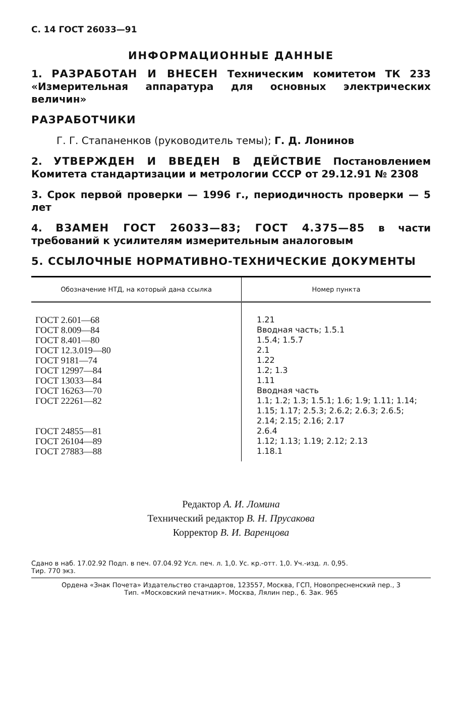С. 14 ГОСТ 26033—91
ИНФОРМАЦИОННЫЕ ДАННЫЕ
1. РАЗРАБОТАН И ВНЕСЕН Техническим комитетом ТК 233 «Измерительная аппаратура для основных электрических величин»
РАЗРАБОТЧИКИ
Г. Г. Стапаненков (руководитель темы); Г. Д. Лонинов
2. УТВЕРЖДЕН И ВВЕДЕН В ДЕЙСТВИЕ Постановлением Комитета стандартизации и метрологии СССР от 29.12.91 № 2308
3. Срок первой проверки — 1996 г., периодичность проверки — 5 лет
4. ВЗАМЕН ГОСТ 26033—83; ГОСТ 4.375—85 в части требований к усилителям измерительным аналоговым
5. ССЫЛОЧНЫЕ НОРМАТИВНО-ТЕХНИЧЕСКИЕ ДОКУМЕНТЫ
| Обозначение НТД, на который дана ссылка | Номер пункта |
| --- | --- |
| ГОСТ 2.601—68 | 1.21 |
| ГОСТ 8.009—84 | Вводная часть; 1.5.1 |
| ГОСТ 8.401—80 | 1.5.4; 1.5.7 |
| ГОСТ 12.3.019—80 | 2.1 |
| ГОСТ 9181—74 | 1.22 |
| ГОСТ 12997—84 | 1.2; 1.3 |
| ГОСТ 13033—84 | 1.11 |
| ГОСТ 16263—70 | Вводная часть |
| ГОСТ 22261—82 | 1.1; 1.2; 1.3; 1.5.1; 1.6; 1.9; 1.11; 1.14; 1.15; 1.17; 2.5.3; 2.6.2; 2.6.3; 2.6.5; 2.14; 2.15; 2.16; 2.17 |
| ГОСТ 24855—81 | 2.6.4 |
| ГОСТ 26104—89 | 1.12; 1.13; 1.19; 2.12; 2.13 |
| ГОСТ 27883—88 | 1.18.1 |
Редактор А. И. Ломина
Технический редактор В. Н. Прусакова
Корректор В. И. Варенцова
Сдано в наб. 17.02.92 Подп. в печ. 07.04.92 Усл. печ. л. 1,0. Ус. кр.-отт. 1,0. Уч.-изд. л. 0,95.
Тир. 770 экз.
Ордена «Знак Почета» Издательство стандартов, 123557, Москва, ГСП, Новопресненский пер., 3
Тип. «Московский печатник». Москва, Лялин пер., 6. Зак. 965